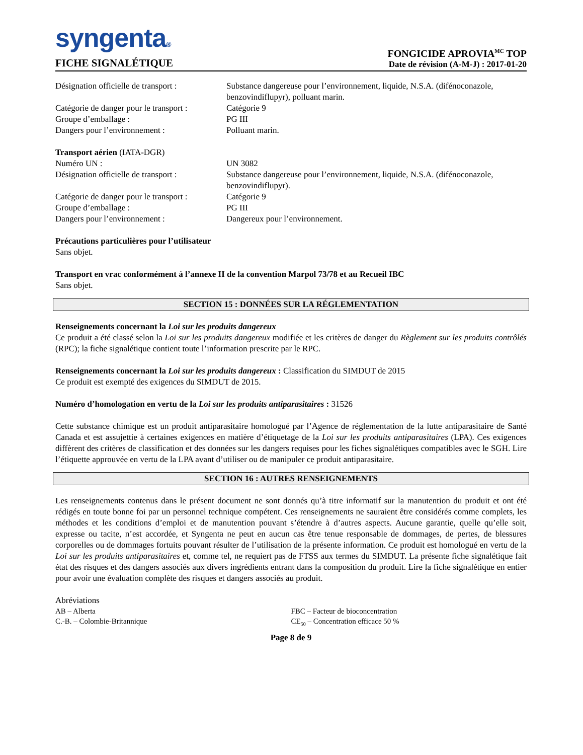syngenta®
FICHE SIGNALÉTIQUE
FONGICIDE APROVIA<sup>MC</sup> TOP
Date de révision (A-M-J) : 2017-01-20
Désignation officielle de transport :
Substance dangereuse pour l’environnement, liquide, N.S.A. (difénoconazole, benzovindiflupyr), polluant marin.
Catégorie de danger pour le transport :
Catégorie 9
Groupe d’emballage : PG III
Dangers pour l’environnement : Polluant marin.
Transport aérien (IATA-DGR)
Numéro UN : UN 3082
Désignation officielle de transport :
Substance dangereuse pour l’environnement, liquide, N.S.A. (difénoconazole, benzovindiflupyr).
Catégorie de danger pour le transport :
Catégorie 9
Groupe d’emballage : PG III
Dangers pour l’environnement : Dangereux pour l’environnement.
Précautions particulières pour l’utilisateur
Sans objet.
Transport en vrac conformément à l’annexe II de la convention Marpol 73/78 et au Recueil IBC
Sans objet.
SECTION 15 : DONNÉES SUR LA RÉGLEMENTATION
Renseignements concernant la Loi sur les produits dangereux
Ce produit a été classé selon la Loi sur les produits dangereux modifiée et les critères de danger du Règlement sur les produits contrôlés (RPC); la fiche signalétique contient toute l’information prescrite par le RPC.
Renseignements concernant la Loi sur les produits dangereux : Classification du SIMDUT de 2015
Ce produit est exempté des exigences du SIMDUT de 2015.
Numéro d’homologation en vertu de la Loi sur les produits antiparasitaires : 31526
Cette substance chimique est un produit antiparasitaire homologué par l’Agence de réglementation de la lutte antiparasitaire de Santé Canada et est assujettie à certaines exigences en matière d’étiquetage de la Loi sur les produits antiparasitaires (LPA). Ces exigences diffèrent des critères de classification et des données sur les dangers requises pour les fiches signalétiques compatibles avec le SGH. Lire l’étiquette approuvée en vertu de la LPA avant d’utiliser ou de manipuler ce produit antiparasitaire.
SECTION 16 : AUTRES RENSEIGNEMENTS
Les renseignements contenus dans le présent document ne sont donnés qu’à titre informatif sur la manutention du produit et ont été rédigés en toute bonne foi par un personnel technique compétent. Ces renseignements ne sauraient être considérés comme complets, les méthodes et les conditions d’emploi et de manutention pouvant s’étendre à d’autres aspects. Aucune garantie, quelle qu’elle soit, expresse ou tacite, n’est accordée, et Syngenta ne peut en aucun cas être tenue responsable de dommages, de pertes, de blessures corporelles ou de dommages fortuits pouvant résulter de l’utilisation de la présente information. Ce produit est homologué en vertu de la Loi sur les produits antiparasitaires et, comme tel, ne requiert pas de FTSS aux termes du SIMDUT. La présente fiche signalétique fait état des risques et des dangers associés aux divers ingrédients entrant dans la composition du produit. Lire la fiche signalétique en entier pour avoir une évaluation complète des risques et dangers associés au produit.
Abréviations
AB – Alberta FBC – Facteur de bioconcentration
C.-B. – Colombie-Britannique CE<sub>50</sub> – Concentration efficace 50 %
Page 8 de 9